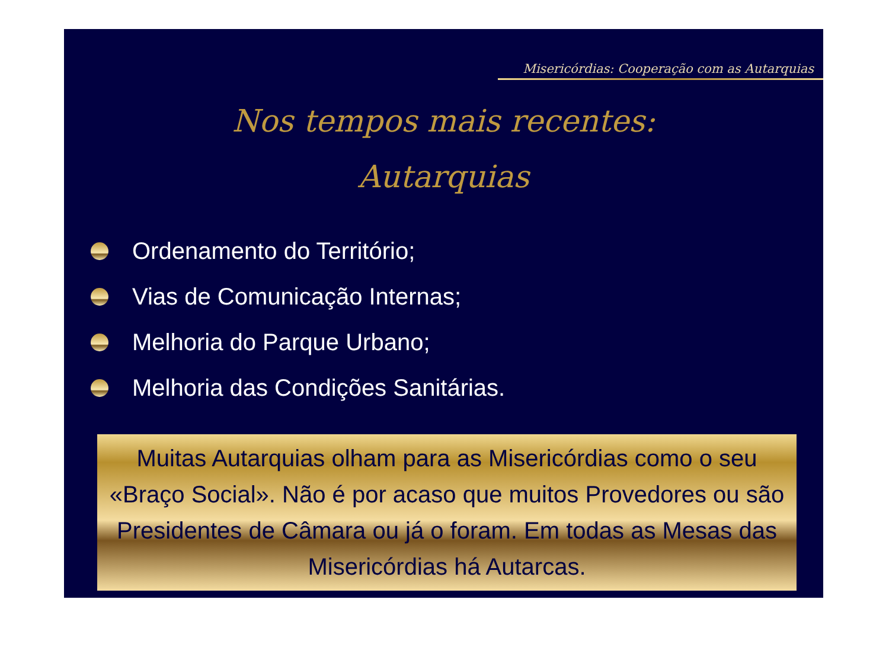Misericórdias: Cooperação com as Autarquias
Nos tempos mais recentes:
Autarquias
Ordenamento do Território;
Vias de Comunicação Internas;
Melhoria do Parque Urbano;
Melhoria das Condições Sanitárias.
Muitas Autarquias olham para as Misericórdias como o seu «Braço Social». Não é por acaso que muitos Provedores ou são Presidentes de Câmara ou já o foram. Em todas as Mesas das Misericórdias há Autarcas.